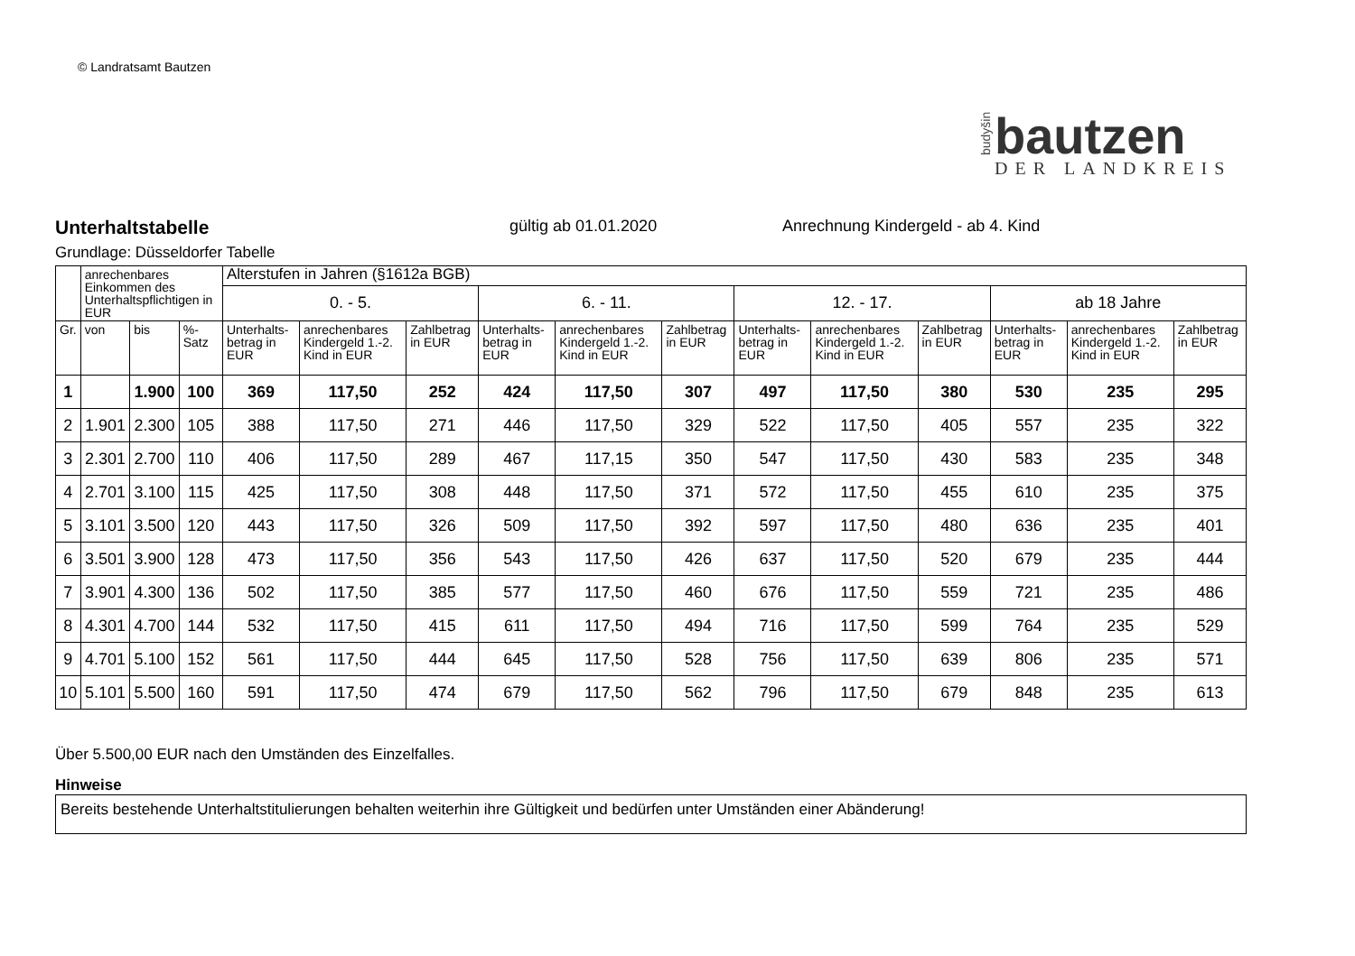© Landratsamt Bautzen
budyšin
bautzen
DER LANDKREIS
Unterhaltstabelle
gültig ab 01.01.2020 Anrechnung Kindergeld - ab 4. Kind
Grundlage: Düsseldorfer Tabelle
| | anrechenbares Einkommen des Unterhaltspflichtigen in EUR | | | Alterstufen in Jahren (§1612a BGB) | | | | | | | | | | | |
| --- | --- | --- | --- | --- | --- | --- | --- | --- | --- | --- | --- | --- | --- | --- | --- |
| | | | | 0. - 5. | | | 6. - 11. | | | 12. - 17. | | | ab 18 Jahre | | |
| Gr. | von | bis | %-Satz | Unterhalts-betrag in EUR | anrechenbares Kindergeld 1.-2. Kind in EUR | Zahlbetrag in EUR | Unterhalts-betrag in EUR | anrechenbares Kindergeld 1.-2. Kind in EUR | Zahlbetrag in EUR | Unterhalts-betrag in EUR | anrechenbares Kindergeld 1.-2. Kind in EUR | Zahlbetrag in EUR | Unterhalts-betrag in EUR | anrechenbares Kindergeld 1.-2. Kind in EUR | Zahlbetrag in EUR |
| 1 | | 1.900 | 100 | 369 | 117,50 | 252 | 424 | 117,50 | 307 | 497 | 117,50 | 380 | 530 | 235 | 295 |
| 2 | 1.901 | 2.300 | 105 | 388 | 117,50 | 271 | 446 | 117,50 | 329 | 522 | 117,50 | 405 | 557 | 235 | 322 |
| 3 | 2.301 | 2.700 | 110 | 406 | 117,50 | 289 | 467 | 117,15 | 350 | 547 | 117,50 | 430 | 583 | 235 | 348 |
| 4 | 2.701 | 3.100 | 115 | 425 | 117,50 | 308 | 448 | 117,50 | 371 | 572 | 117,50 | 455 | 610 | 235 | 375 |
| 5 | 3.101 | 3.500 | 120 | 443 | 117,50 | 326 | 509 | 117,50 | 392 | 597 | 117,50 | 480 | 636 | 235 | 401 |
| 6 | 3.501 | 3.900 | 128 | 473 | 117,50 | 356 | 543 | 117,50 | 426 | 637 | 117,50 | 520 | 679 | 235 | 444 |
| 7 | 3.901 | 4.300 | 136 | 502 | 117,50 | 385 | 577 | 117,50 | 460 | 676 | 117,50 | 559 | 721 | 235 | 486 |
| 8 | 4.301 | 4.700 | 144 | 532 | 117,50 | 415 | 611 | 117,50 | 494 | 716 | 117,50 | 599 | 764 | 235 | 529 |
| 9 | 4.701 | 5.100 | 152 | 561 | 117,50 | 444 | 645 | 117,50 | 528 | 756 | 117,50 | 639 | 806 | 235 | 571 |
| 10 | 5.101 | 5.500 | 160 | 591 | 117,50 | 474 | 679 | 117,50 | 562 | 796 | 117,50 | 679 | 848 | 235 | 613 |
Über 5.500,00 EUR nach den Umständen des Einzelfalles.
Hinweise
Bereits bestehende Unterhaltstitulierungen behalten weiterhin ihre Gültigkeit und bedürfen unter Umständen einer Abänderung!